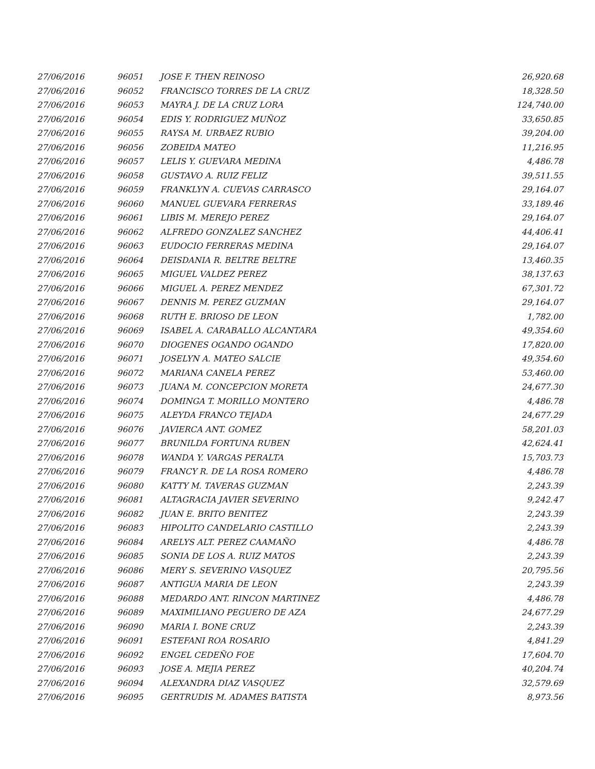| 27/06/2016 | 96051 | JOSE F. THEN REINOSO | 26,920.68 |
| 27/06/2016 | 96052 | FRANCISCO TORRES DE LA CRUZ | 18,328.50 |
| 27/06/2016 | 96053 | MAYRA J. DE LA CRUZ LORA | 124,740.00 |
| 27/06/2016 | 96054 | EDIS Y. RODRIGUEZ MUÑOZ | 33,650.85 |
| 27/06/2016 | 96055 | RAYSA M. URBAEZ RUBIO | 39,204.00 |
| 27/06/2016 | 96056 | ZOBEIDA MATEO | 11,216.95 |
| 27/06/2016 | 96057 | LELIS Y. GUEVARA MEDINA | 4,486.78 |
| 27/06/2016 | 96058 | GUSTAVO A. RUIZ FELIZ | 39,511.55 |
| 27/06/2016 | 96059 | FRANKLYN A. CUEVAS CARRASCO | 29,164.07 |
| 27/06/2016 | 96060 | MANUEL GUEVARA FERRERAS | 33,189.46 |
| 27/06/2016 | 96061 | LIBIS M. MEREJO PEREZ | 29,164.07 |
| 27/06/2016 | 96062 | ALFREDO GONZALEZ SANCHEZ | 44,406.41 |
| 27/06/2016 | 96063 | EUDOCIO FERRERAS MEDINA | 29,164.07 |
| 27/06/2016 | 96064 | DEISDANIA R. BELTRE BELTRE | 13,460.35 |
| 27/06/2016 | 96065 | MIGUEL VALDEZ PEREZ | 38,137.63 |
| 27/06/2016 | 96066 | MIGUEL A. PEREZ MENDEZ | 67,301.72 |
| 27/06/2016 | 96067 | DENNIS M. PEREZ GUZMAN | 29,164.07 |
| 27/06/2016 | 96068 | RUTH E. BRIOSO DE LEON | 1,782.00 |
| 27/06/2016 | 96069 | ISABEL A. CARABALLO ALCANTARA | 49,354.60 |
| 27/06/2016 | 96070 | DIOGENES OGANDO OGANDO | 17,820.00 |
| 27/06/2016 | 96071 | JOSELYN A. MATEO SALCIE | 49,354.60 |
| 27/06/2016 | 96072 | MARIANA CANELA PEREZ | 53,460.00 |
| 27/06/2016 | 96073 | JUANA M. CONCEPCION MORETA | 24,677.30 |
| 27/06/2016 | 96074 | DOMINGA T. MORILLO MONTERO | 4,486.78 |
| 27/06/2016 | 96075 | ALEYDA FRANCO TEJADA | 24,677.29 |
| 27/06/2016 | 96076 | JAVIERCA ANT. GOMEZ | 58,201.03 |
| 27/06/2016 | 96077 | BRUNILDA FORTUNA RUBEN | 42,624.41 |
| 27/06/2016 | 96078 | WANDA Y. VARGAS PERALTA | 15,703.73 |
| 27/06/2016 | 96079 | FRANCY R. DE LA ROSA ROMERO | 4,486.78 |
| 27/06/2016 | 96080 | KATTY M. TAVERAS GUZMAN | 2,243.39 |
| 27/06/2016 | 96081 | ALTAGRACIA JAVIER SEVERINO | 9,242.47 |
| 27/06/2016 | 96082 | JUAN E. BRITO BENITEZ | 2,243.39 |
| 27/06/2016 | 96083 | HIPOLITO CANDELARIO CASTILLO | 2,243.39 |
| 27/06/2016 | 96084 | ARELYS ALT. PEREZ CAAMAÑO | 4,486.78 |
| 27/06/2016 | 96085 | SONIA DE LOS A. RUIZ MATOS | 2,243.39 |
| 27/06/2016 | 96086 | MERY S. SEVERINO VASQUEZ | 20,795.56 |
| 27/06/2016 | 96087 | ANTIGUA MARIA DE LEON | 2,243.39 |
| 27/06/2016 | 96088 | MEDARDO ANT. RINCON MARTINEZ | 4,486.78 |
| 27/06/2016 | 96089 | MAXIMILIANO PEGUERO DE AZA | 24,677.29 |
| 27/06/2016 | 96090 | MARIA I. BONE CRUZ | 2,243.39 |
| 27/06/2016 | 96091 | ESTEFANI ROA ROSARIO | 4,841.29 |
| 27/06/2016 | 96092 | ENGEL CEDEÑO FOE | 17,604.70 |
| 27/06/2016 | 96093 | JOSE A. MEJIA PEREZ | 40,204.74 |
| 27/06/2016 | 96094 | ALEXANDRA DIAZ VASQUEZ | 32,579.69 |
| 27/06/2016 | 96095 | GERTRUDIS M. ADAMES BATISTA | 8,973.56 |